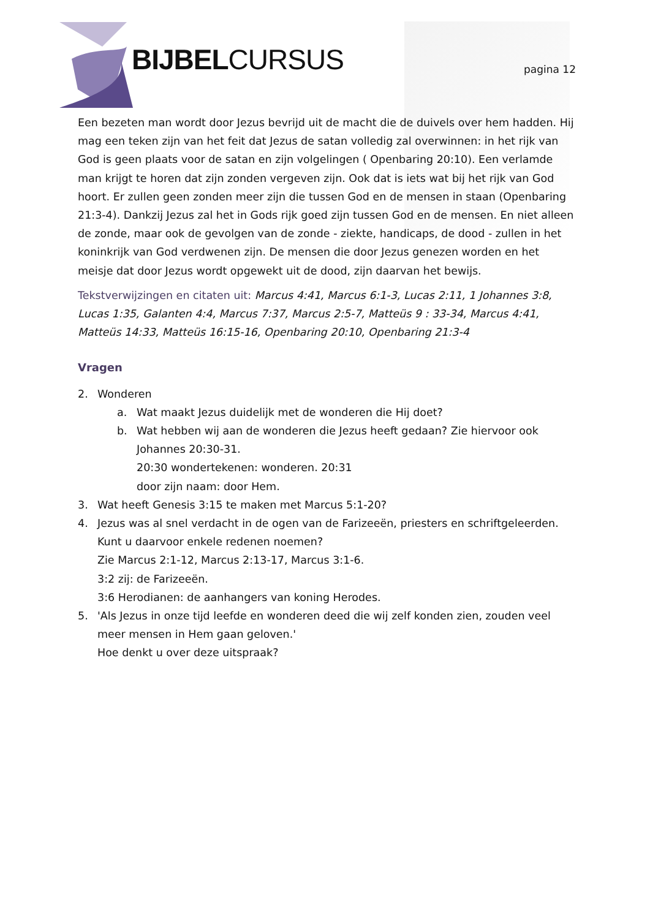BIJBELCURSUS pagina 12
Een bezeten man wordt door Jezus bevrijd uit de macht die de duivels over hem hadden. Hij mag een teken zijn van het feit dat Jezus de satan volledig zal overwinnen: in het rijk van God is geen plaats voor de satan en zijn volgelingen ( Openbaring 20:10). Een verlamde man krijgt te horen dat zijn zonden vergeven zijn. Ook dat is iets wat bij het rijk van God hoort. Er zullen geen zonden meer zijn die tussen God en de mensen in staan (Openbaring 21:3-4). Dankzij Jezus zal het in Gods rijk goed zijn tussen God en de mensen. En niet alleen de zonde, maar ook de gevolgen van de zonde - ziekte, handicaps, de dood - zullen in het koninkrijk van God verdwenen zijn. De mensen die door Jezus genezen worden en het meisje dat door Jezus wordt opgewekt uit de dood, zijn daarvan het bewijs.
Tekstverwijzingen en citaten uit: Marcus 4:41, Marcus 6:1-3, Lucas 2:11, 1 Johannes 3:8, Lucas 1:35, Galanten 4:4, Marcus 7:37, Marcus 2:5-7, Matteüs 9 : 33-34, Marcus 4:41, Matteüs 14:33, Matteüs 16:15-16, Openbaring 20:10, Openbaring 21:3-4
Vragen
2. Wonderen
a. Wat maakt Jezus duidelijk met de wonderen die Hij doet?
b. Wat hebben wij aan de wonderen die Jezus heeft gedaan? Zie hiervoor ook Johannes 20:30-31.
20:30 wondertekenen: wonderen. 20:31
door zijn naam: door Hem.
3. Wat heeft Genesis 3:15 te maken met Marcus 5:1-20?
4. Jezus was al snel verdacht in de ogen van de Farizeeën, priesters en schriftgeleerden. Kunt u daarvoor enkele redenen noemen?
Zie Marcus 2:1-12, Marcus 2:13-17, Marcus 3:1-6.
3:2 zij: de Farizeeën.
3:6 Herodianen: de aanhangers van koning Herodes.
5. 'Als Jezus in onze tijd leefde en wonderen deed die wij zelf konden zien, zouden veel meer mensen in Hem gaan geloven.'
Hoe denkt u over deze uitspraak?